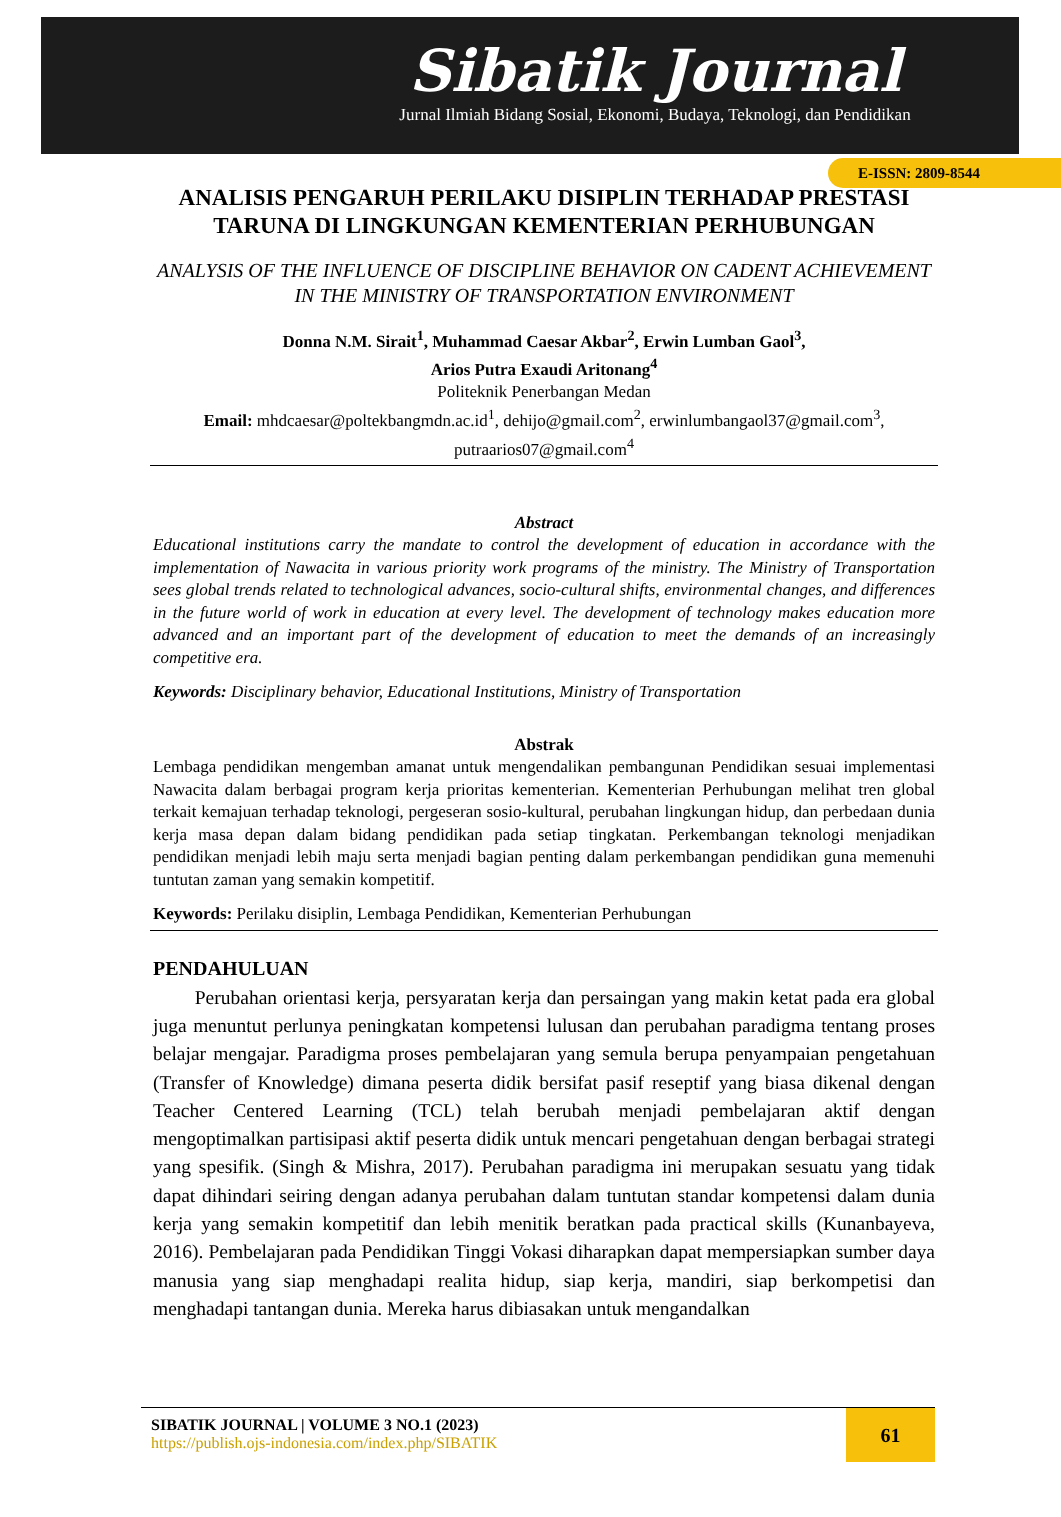Sibatik Journal
Jurnal Ilmiah Bidang Sosial, Ekonomi, Budaya, Teknologi, dan Pendidikan
E-ISSN: 2809-8544
ANALISIS PENGARUH PERILAKU DISIPLIN TERHADAP PRESTASI TARUNA DI LINGKUNGAN KEMENTERIAN PERHUBUNGAN
ANALYSIS OF THE INFLUENCE OF DISCIPLINE BEHAVIOR ON CADENT ACHIEVEMENT IN THE MINISTRY OF TRANSPORTATION ENVIRONMENT
Donna N.M. Sirait<sup>1</sup>, Muhammad Caesar Akbar<sup>2</sup>, Erwin Lumban Gaol<sup>3</sup>,
Arios Putra Exaudi Aritonang<sup>4</sup>
Politeknik Penerbangan Medan
Email: mhdcaesar@poltekbangmdn.ac.id<sup>1</sup>, dehijo@gmail.com<sup>2</sup>, erwinlumbangaol37@gmail.com<sup>3</sup>, putraarios07@gmail.com<sup>4</sup>
Abstract
Educational institutions carry the mandate to control the development of education in accordance with the implementation of Nawacita in various priority work programs of the ministry. The Ministry of Transportation sees global trends related to technological advances, socio-cultural shifts, environmental changes, and differences in the future world of work in education at every level. The development of technology makes education more advanced and an important part of the development of education to meet the demands of an increasingly competitive era.
Keywords: Disciplinary behavior, Educational Institutions, Ministry of Transportation
Abstrak
Lembaga pendidikan mengemban amanat untuk mengendalikan pembangunan Pendidikan sesuai implementasi Nawacita dalam berbagai program kerja prioritas kementerian. Kementerian Perhubungan melihat tren global terkait kemajuan terhadap teknologi, pergeseran sosio-kultural, perubahan lingkungan hidup, dan perbedaan dunia kerja masa depan dalam bidang pendidikan pada setiap tingkatan. Perkembangan teknologi menjadikan pendidikan menjadi lebih maju serta menjadi bagian penting dalam perkembangan pendidikan guna memenuhi tuntutan zaman yang semakin kompetitif.
Keywords: Perilaku disiplin, Lembaga Pendidikan, Kementerian Perhubungan
PENDAHULUAN
Perubahan orientasi kerja, persyaratan kerja dan persaingan yang makin ketat pada era global juga menuntut perlunya peningkatan kompetensi lulusan dan perubahan paradigma tentang proses belajar mengajar. Paradigma proses pembelajaran yang semula berupa penyampaian pengetahuan (Transfer of Knowledge) dimana peserta didik bersifat pasif reseptif yang biasa dikenal dengan Teacher Centered Learning (TCL) telah berubah menjadi pembelajaran aktif dengan mengoptimalkan partisipasi aktif peserta didik untuk mencari pengetahuan dengan berbagai strategi yang spesifik. (Singh & Mishra, 2017). Perubahan paradigma ini merupakan sesuatu yang tidak dapat dihindari seiring dengan adanya perubahan dalam tuntutan standar kompetensi dalam dunia kerja yang semakin kompetitif dan lebih menitik beratkan pada practical skills (Kunanbayeva, 2016). Pembelajaran pada Pendidikan Tinggi Vokasi diharapkan dapat mempersiapkan sumber daya manusia yang siap menghadapi realita hidup, siap kerja, mandiri, siap berkompetisi dan menghadapi tantangan dunia. Mereka harus dibiasakan untuk mengandalkan
61
SIBATIK JOURNAL | VOLUME 3 NO.1 (2023)
https://publish.ojs-indonesia.com/index.php/SIBATIK